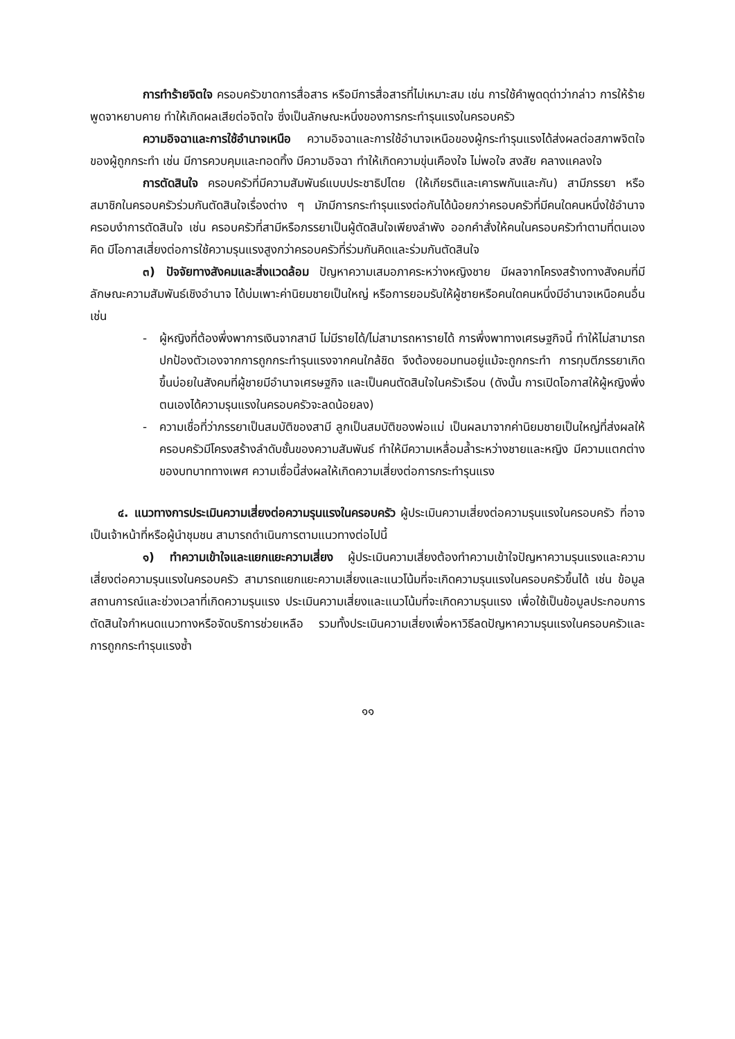การทำร้ายจิตใจ ครอบครัวขาดการสื่อสาร หรือมีการสื่อสารที่ไม่เหมาะสม เช่น การใช้คำพูดดุด่าว่ากล่าว การให้ร้าย พูดจาหยาบคาย ทำให้เกิดผลเสียต่อจิตใจ ซึ่งเป็นลักษณะหนึ่งของการกระทำรุนแรงในครอบครัว
ความอิจฉาและการใช้อำนาจเหนือ ความอิจฉาและการใช้อำนาจเหนือของผู้กระทำรุนแรงได้ส่งผลต่อสภาพจิตใจของผู้ถูกกระทำ เช่น มีการควบคุมและทอดทิ้ง มีความอิจฉา ทำให้เกิดความขุ่นเคืองใจ ไม่พอใจ สงสัย คลางแคลงใจ
การตัดสินใจ ครอบครัวที่มีความสัมพันธ์แบบประชาธิปไตย (ให้เกียรติและเคารพกันและกัน) สามีภรรยา หรือสมาชิกในครอบครัวร่วมกันตัดสินใจเรื่องต่าง ๆ มักมีการกระทำรุนแรงต่อกันได้น้อยกว่าครอบครัวที่มีคนใดคนหนึ่งใช้อำนาจ ครอบงำการตัดสินใจ เช่น ครอบครัวที่สามีหรือภรรยาเป็นผู้ตัดสินใจเพียงลำพัง ออกคำสั่งให้คนในครอบครัวทำตามที่ตนเองคิด มีโอกาสเสี่ยงต่อการใช้ความรุนแรงสูงกว่าครอบครัวที่ร่วมกันคิดและร่วมกันตัดสินใจ
๓) ปัจจัยทางสังคมและสิ่งแวดล้อม ปัญหาความเสมอภาคระหว่างหญิงชาย มีผลจากโครงสร้างทางสังคมที่มีลักษณะความสัมพันธ์เชิงอำนาจ ได้บ่มเพาะค่านิยมชายเป็นใหญ่ หรือการยอมรับให้ผู้ชายหรือคนใดคนหนึ่งมีอำนาจเหนือคนอื่น เช่น
- ผู้หญิงที่ต้องพึ่งพาการเงินจากสามี ไม่มีรายได้/ไม่สามารถหารายได้ การพึ่งพาทางเศรษฐกิจนี้ ทำให้ไม่สามารถปกป้องตัวเองจากการถูกกระทำรุนแรงจากคนใกล้ชิด จึงต้องยอมทนอยู่แม้จะถูกกระทำ การทุบตีภรรยาเกิดขึ้นบ่อยในสังคมที่ผู้ชายมีอำนาจเศรษฐกิจ และเป็นคนตัดสินใจในครัวเรือน (ดังนั้น การเปิดโอกาสให้ผู้หญิงพึ่งตนเองได้ความรุนแรงในครอบครัวจะลดน้อยลง)
- ความเชื่อที่ว่าภรรยาเป็นสมบัติของสามี ลูกเป็นสมบัติของพ่อแม่ เป็นผลมาจากค่านิยมชายเป็นใหญ่ที่ส่งผลให้ครอบครัวมีโครงสร้างลำดับชั้นของความสัมพันธ์ ทำให้มีความเหลื่อมล้ำระหว่างชายและหญิง มีความแตกต่างของบทบาททางเพศ ความเชื่อนี้ส่งผลให้เกิดความเสี่ยงต่อการกระทำรุนแรง
๔. แนวทางการประเมินความเสี่ยงต่อความรุนแรงในครอบครัว ผู้ประเมินความเสี่ยงต่อความรุนแรงในครอบครัว ที่อาจเป็นเจ้าหน้าที่หรือผู้นำชุมชน สามารถดำเนินการตามแนวทางต่อไปนี้
๑) ทำความเข้าใจและแยกแยะความเสี่ยง ผู้ประเมินความเสี่ยงต้องทำความเข้าใจปัญหาความรุนแรงและความเสี่ยงต่อความรุนแรงในครอบครัว สามารถแยกแยะความเสี่ยงและแนวโน้มที่จะเกิดความรุนแรงในครอบครัวขึ้นได้ เช่น ข้อมูลสถานการณ์และช่วงเวลาที่เกิดความรุนแรง ประเมินความเสี่ยงและแนวโน้มที่จะเกิดความรุนแรง เพื่อใช้เป็นข้อมูลประกอบการตัดสินใจกำหนดแนวทางหรือจัดบริการช่วยเหลือ รวมทั้งประเมินความเสี่ยงเพื่อหาวิธีลดปัญหาความรุนแรงในครอบครัวและการถูกกระทำรุนแรงซ้ำ
๑๑